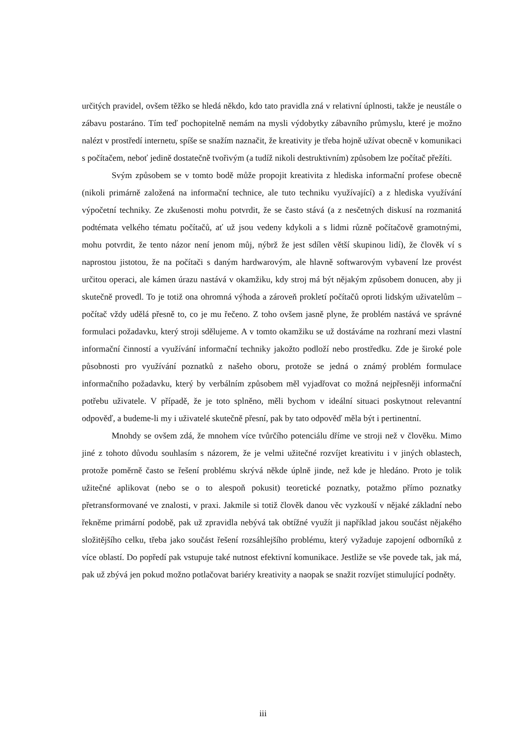určitých pravidel, ovšem těžko se hledá někdo, kdo tato pravidla zná v relativní úplnosti, takže je neustále o zábavu postaráno. Tím teď pochopitelně nemám na mysli výdobytky zábavního průmyslu, které je možno nalézt v prostředí internetu, spíše se snažím naznačit, že kreativity je třeba hojně užívat obecně v komunikaci s počítačem, neboť jedině dostatečně tvořivým (a tudíž nikoli destruktivním) způsobem lze počítač přežíti.
Svým způsobem se v tomto bodě může propojit kreativita z hlediska informační profese obecně (nikoli primárně založená na informační technice, ale tuto techniku využívající) a z hlediska využívání výpočetní techniky. Ze zkušenosti mohu potvrdit, že se často stává (a z nesčetných diskusí na rozmanitá podtémata velkého tématu počítačů, ať už jsou vedeny kdykoli a s lidmi různě počítačově gramotnými, mohu potvrdit, že tento názor není jenom můj, nýbrž že jest sdílen větší skupinou lidí), že člověk ví s naprostou jistotou, že na počítači s daným hardwarovým, ale hlavně softwarovým vybavení lze provést určitou operaci, ale kámen úrazu nastává v okamžiku, kdy stroj má být nějakým způsobem donucen, aby ji skutečně provedl. To je totiž ona ohromná výhoda a zároveň prokletí počítačů oproti lidským uživatelům – počítač vždy udělá přesně to, co je mu řečeno. Z toho ovšem jasně plyne, že problém nastává ve správné formulaci požadavku, který stroji sdělujeme. A v tomto okamžiku se už dostáváme na rozhraní mezi vlastní informační činností a využívání informační techniky jakožto podloží nebo prostředku. Zde je široké pole působnosti pro využívání poznatků z našeho oboru, protože se jedná o známý problém formulace informačního požadavku, který by verbálním způsobem měl vyjadřovat co možná nejpřesněji informační potřebu uživatele. V případě, že je toto splněno, měli bychom v ideální situaci poskytnout relevantní odpověď, a budeme-li my i uživatelé skutečně přesní, pak by tato odpověď měla být i pertinentní.
Mnohdy se ovšem zdá, že mnohem více tvůrčího potenciálu dříme ve stroji než v člověku. Mimo jiné z tohoto důvodu souhlasím s názorem, že je velmi užitečné rozvíjet kreativitu i v jiných oblastech, protože poměrně často se řešení problému skrývá někde úplně jinde, než kde je hledáno. Proto je tolik užitečné aplikovat (nebo se o to alespoň pokusit) teoretické poznatky, potažmo přímo poznatky přetransformované ve znalosti, v praxi. Jakmile si totiž člověk danou věc vyzkouší v nějaké základní nebo řekněme primární podobě, pak už zpravidla nebývá tak obtížné využít ji například jakou součást nějakého složitějšího celku, třeba jako součást řešení rozsáhlejšího problému, který vyžaduje zapojení odborníků z více oblastí. Do popředí pak vstupuje také nutnost efektivní komunikace. Jestliže se vše povede tak, jak má, pak už zbývá jen pokud možno potlačovat bariéry kreativity a naopak se snažit rozvíjet stimulující podněty.
iii